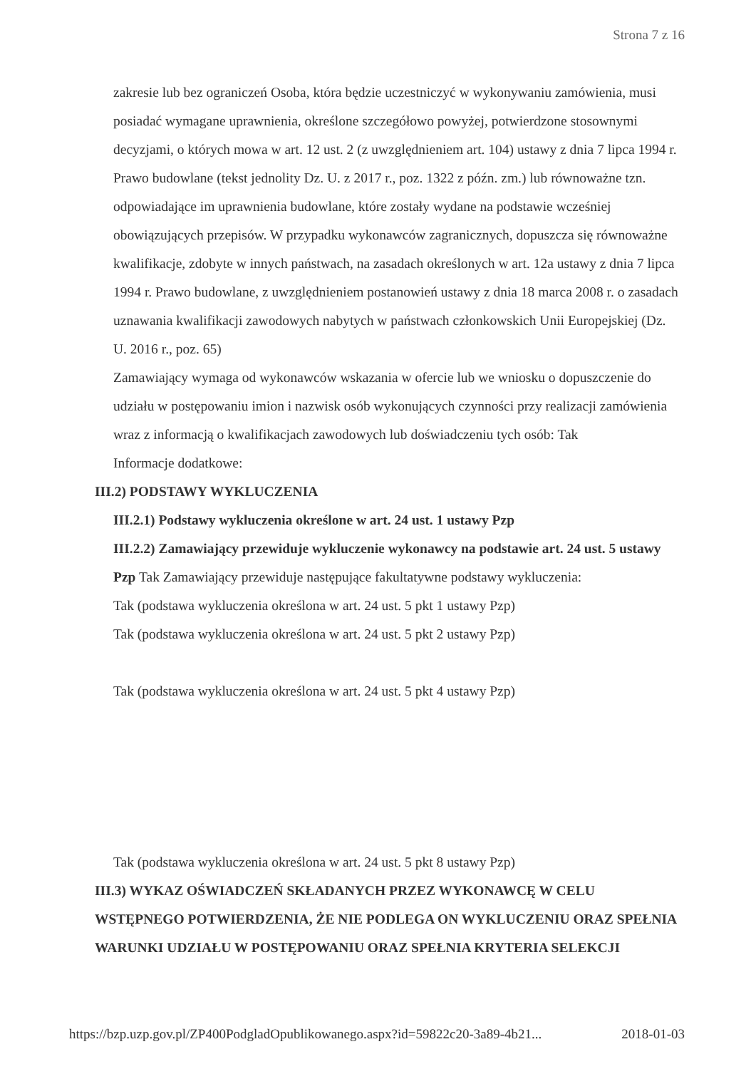Strona 7 z 16
zakresie lub bez ograniczeń Osoba, która będzie uczestniczyć w wykonywaniu zamówienia, musi posiadać wymagane uprawnienia, określone szczegółowo powyżej, potwierdzone stosownymi decyzjami, o których mowa w art. 12 ust. 2 (z uwzględnieniem art. 104) ustawy z dnia 7 lipca 1994 r. Prawo budowlane (tekst jednolity Dz. U. z 2017 r., poz. 1322 z późn. zm.) lub równoważne tzn. odpowiadające im uprawnienia budowlane, które zostały wydane na podstawie wcześniej obowiązujących przepisów. W przypadku wykonawców zagranicznych, dopuszcza się równoważne kwalifikacje, zdobyte w innych państwach, na zasadach określonych w art. 12a ustawy z dnia 7 lipca 1994 r. Prawo budowlane, z uwzględnieniem postanowień ustawy z dnia 18 marca 2008 r. o zasadach uznawania kwalifikacji zawodowych nabytych w państwach członkowskich Unii Europejskiej (Dz. U. 2016 r., poz. 65)
Zamawiający wymaga od wykonawców wskazania w ofercie lub we wniosku o dopuszczenie do udziału w postępowaniu imion i nazwisk osób wykonujących czynności przy realizacji zamówienia wraz z informacją o kwalifikacjach zawodowych lub doświadczeniu tych osób: Tak
Informacje dodatkowe:
III.2) PODSTAWY WYKLUCZENIA
III.2.1) Podstawy wykluczenia określone w art. 24 ust. 1 ustawy Pzp
III.2.2) Zamawiający przewiduje wykluczenie wykonawcy na podstawie art. 24 ust. 5 ustawy Pzp Tak Zamawiający przewiduje następujące fakultatywne podstawy wykluczenia:
Tak (podstawa wykluczenia określona w art. 24 ust. 5 pkt 1 ustawy Pzp)
Tak (podstawa wykluczenia określona w art. 24 ust. 5 pkt 2 ustawy Pzp)
Tak (podstawa wykluczenia określona w art. 24 ust. 5 pkt 4 ustawy Pzp)
Tak (podstawa wykluczenia określona w art. 24 ust. 5 pkt 8 ustawy Pzp)
III.3) WYKAZ OŚWIADCZEŃ SKŁADANYCH PRZEZ WYKONAWCĘ W CELU WSTĘPNEGO POTWIERDZENIA, ŻE NIE PODLEGA ON WYKLUCZENIU ORAZ SPEŁNIA WARUNKI UDZIAŁU W POSTĘPOWANIU ORAZ SPEŁNIA KRYTERIA SELEKCJI
https://bzp.uzp.gov.pl/ZP400PodgladOpublikowanego.aspx?id=59822c20-3a89-4b21... 2018-01-03